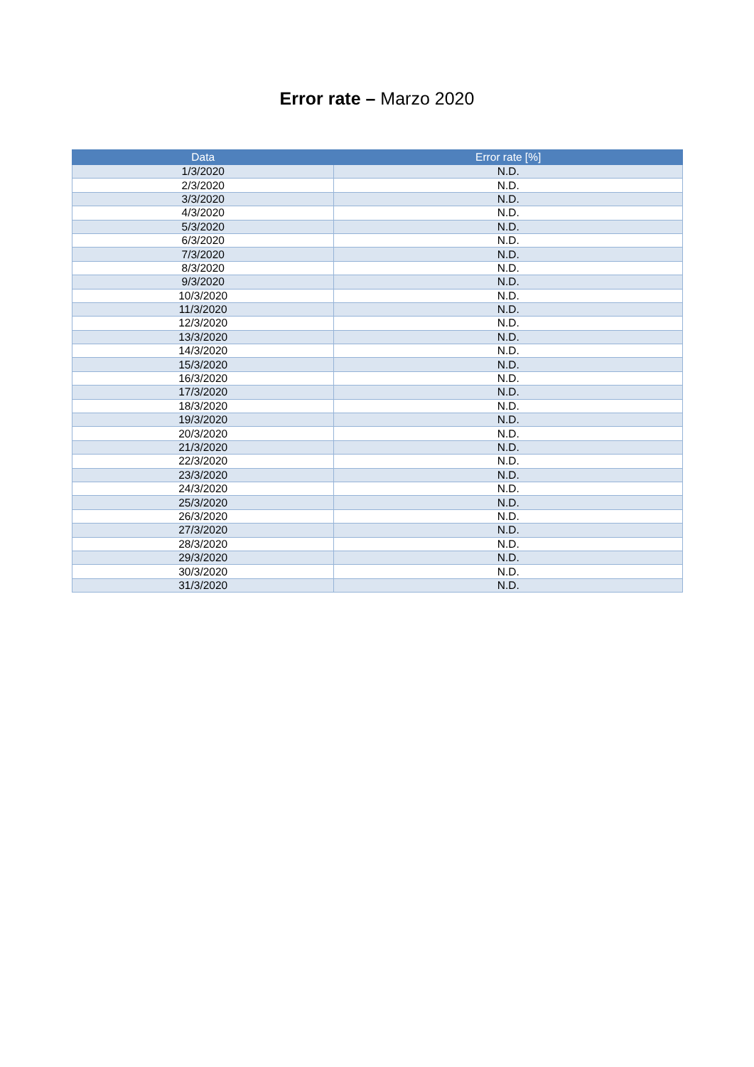Error rate – Marzo 2020
| Data | Error rate [%] |
| --- | --- |
| 1/3/2020 | N.D. |
| 2/3/2020 | N.D. |
| 3/3/2020 | N.D. |
| 4/3/2020 | N.D. |
| 5/3/2020 | N.D. |
| 6/3/2020 | N.D. |
| 7/3/2020 | N.D. |
| 8/3/2020 | N.D. |
| 9/3/2020 | N.D. |
| 10/3/2020 | N.D. |
| 11/3/2020 | N.D. |
| 12/3/2020 | N.D. |
| 13/3/2020 | N.D. |
| 14/3/2020 | N.D. |
| 15/3/2020 | N.D. |
| 16/3/2020 | N.D. |
| 17/3/2020 | N.D. |
| 18/3/2020 | N.D. |
| 19/3/2020 | N.D. |
| 20/3/2020 | N.D. |
| 21/3/2020 | N.D. |
| 22/3/2020 | N.D. |
| 23/3/2020 | N.D. |
| 24/3/2020 | N.D. |
| 25/3/2020 | N.D. |
| 26/3/2020 | N.D. |
| 27/3/2020 | N.D. |
| 28/3/2020 | N.D. |
| 29/3/2020 | N.D. |
| 30/3/2020 | N.D. |
| 31/3/2020 | N.D. |